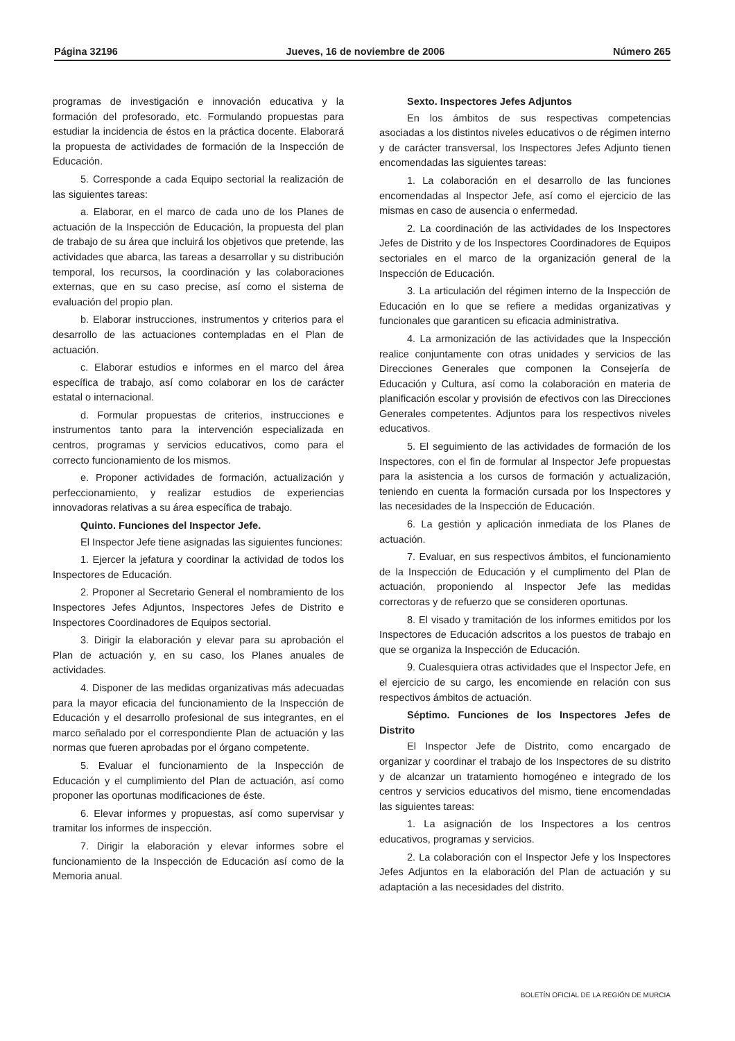Página 32196 Jueves, 16 de noviembre de 2006 Número 265
programas de investigación e innovación educativa y la formación del profesorado, etc. Formulando propuestas para estudiar la incidencia de éstos en la práctica docente. Elaborará la propuesta de actividades de formación de la Inspección de Educación.
5. Corresponde a cada Equipo sectorial la realización de las siguientes tareas:
a. Elaborar, en el marco de cada uno de los Planes de actuación de la Inspección de Educación, la propuesta del plan de trabajo de su área que incluirá los objetivos que pretende, las actividades que abarca, las tareas a desarrollar y su distribución temporal, los recursos, la coordinación y las colaboraciones externas, que en su caso precise, así como el sistema de evaluación del propio plan.
b. Elaborar instrucciones, instrumentos y criterios para el desarrollo de las actuaciones contempladas en el Plan de actuación.
c. Elaborar estudios e informes en el marco del área específica de trabajo, así como colaborar en los de carácter estatal o internacional.
d. Formular propuestas de criterios, instrucciones e instrumentos tanto para la intervención especializada en centros, programas y servicios educativos, como para el correcto funcionamiento de los mismos.
e. Proponer actividades de formación, actualización y perfeccionamiento, y realizar estudios de experiencias innovadoras relativas a su área específica de trabajo.
Quinto. Funciones del Inspector Jefe.
El Inspector Jefe tiene asignadas las siguientes funciones:
1. Ejercer la jefatura y coordinar la actividad de todos los Inspectores de Educación.
2. Proponer al Secretario General el nombramiento de los Inspectores Jefes Adjuntos, Inspectores Jefes de Distrito e Inspectores Coordinadores de Equipos sectorial.
3. Dirigir la elaboración y elevar para su aprobación el Plan de actuación y, en su caso, los Planes anuales de actividades.
4. Disponer de las medidas organizativas más adecuadas para la mayor eficacia del funcionamiento de la Inspección de Educación y el desarrollo profesional de sus integrantes, en el marco señalado por el correspondiente Plan de actuación y las normas que fueren aprobadas por el órgano competente.
5. Evaluar el funcionamiento de la Inspección de Educación y el cumplimiento del Plan de actuación, así como proponer las oportunas modificaciones de éste.
6. Elevar informes y propuestas, así como supervisar y tramitar los informes de inspección.
7. Dirigir la elaboración y elevar informes sobre el funcionamiento de la Inspección de Educación así como de la Memoria anual.
Sexto. Inspectores Jefes Adjuntos
En los ámbitos de sus respectivas competencias asociadas a los distintos niveles educativos o de régimen interno y de carácter transversal, los Inspectores Jefes Adjunto tienen encomendadas las siguientes tareas:
1. La colaboración en el desarrollo de las funciones encomendadas al Inspector Jefe, así como el ejercicio de las mismas en caso de ausencia o enfermedad.
2. La coordinación de las actividades de los Inspectores Jefes de Distrito y de los Inspectores Coordinadores de Equipos sectoriales en el marco de la organización general de la Inspección de Educación.
3. La articulación del régimen interno de la Inspección de Educación en lo que se refiere a medidas organizativas y funcionales que garanticen su eficacia administrativa.
4. La armonización de las actividades que la Inspección realice conjuntamente con otras unidades y servicios de las Direcciones Generales que componen la Consejería de Educación y Cultura, así como la colaboración en materia de planificación escolar y provisión de efectivos con las Direcciones Generales competentes. Adjuntos para los respectivos niveles educativos.
5. El seguimiento de las actividades de formación de los Inspectores, con el fin de formular al Inspector Jefe propuestas para la asistencia a los cursos de formación y actualización, teniendo en cuenta la formación cursada por los Inspectores y las necesidades de la Inspección de Educación.
6. La gestión y aplicación inmediata de los Planes de actuación.
7. Evaluar, en sus respectivos ámbitos, el funcionamiento de la Inspección de Educación y el cumplimento del Plan de actuación, proponiendo al Inspector Jefe las medidas correctoras y de refuerzo que se consideren oportunas.
8. El visado y tramitación de los informes emitidos por los Inspectores de Educación adscritos a los puestos de trabajo en que se organiza la Inspección de Educación.
9. Cualesquiera otras actividades que el Inspector Jefe, en el ejercicio de su cargo, les encomiende en relación con sus respectivos ámbitos de actuación.
Séptimo. Funciones de los Inspectores Jefes de Distrito
El Inspector Jefe de Distrito, como encargado de organizar y coordinar el trabajo de los Inspectores de su distrito y de alcanzar un tratamiento homogéneo e integrado de los centros y servicios educativos del mismo, tiene encomendadas las siguientes tareas:
1. La asignación de los Inspectores a los centros educativos, programas y servicios.
2. La colaboración con el Inspector Jefe y los Inspectores Jefes Adjuntos en la elaboración del Plan de actuación y su adaptación a las necesidades del distrito.
BOLETÍN OFICIAL DE LA REGIÓN DE MURCIA